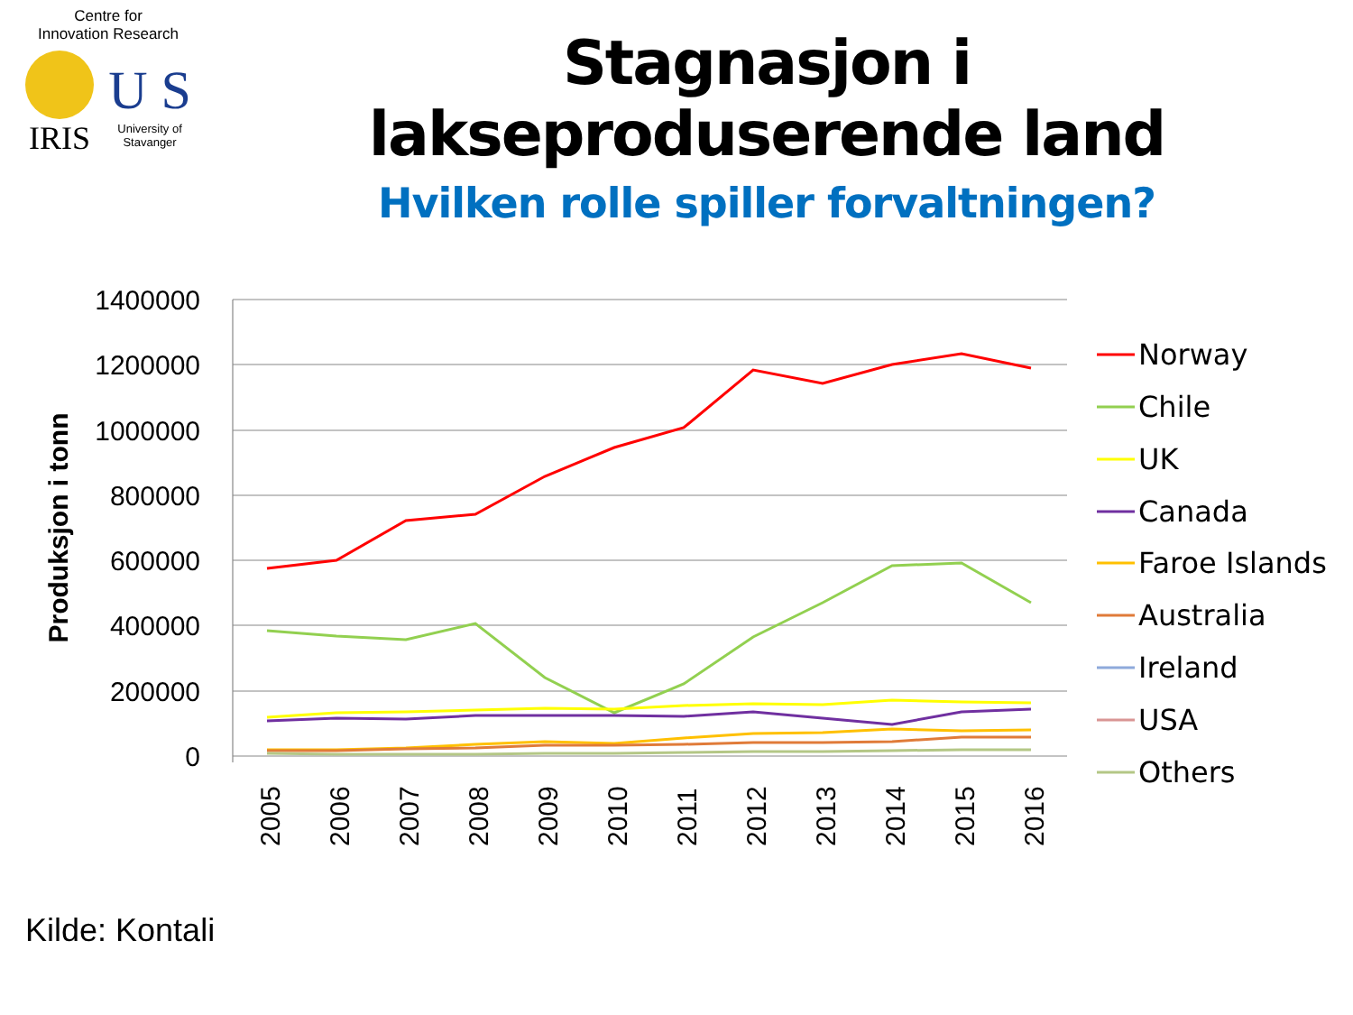Centre for
Innovation Research
IRIS
U S
University of
Stavanger
Stagnasjon i lakseproduserende land
Hvilken rolle spiller forvaltningen?
1400000
1200000
1000000
800000
600000
400000
200000
0
Produksjon i tonn
2005
2006
2007
2008
2009
2010
2011
2012
2013
2014
2015
2016
Norway
Chile
UK
Canada
Faroe Islands
Australia
Ireland
USA
Others
Kilde: Kontali